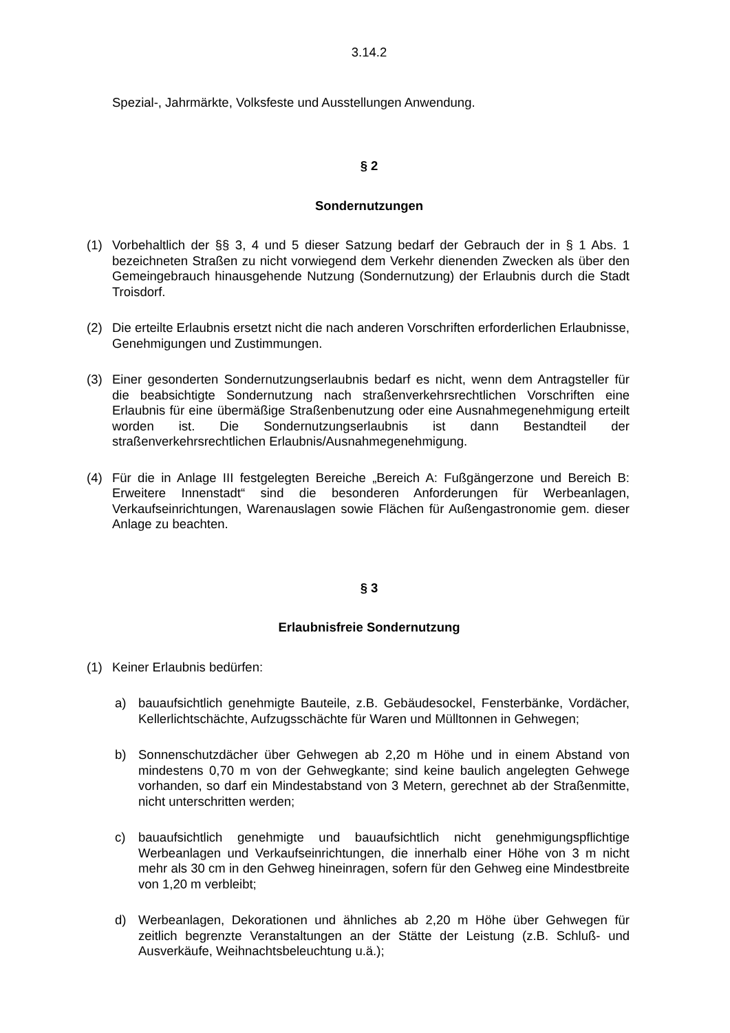3.14.2
Spezial-, Jahrmärkte, Volksfeste und Ausstellungen Anwendung.
§ 2
Sondernutzungen
(1) Vorbehaltlich der §§ 3, 4 und 5 dieser Satzung bedarf der Gebrauch der in § 1 Abs. 1 bezeichneten Straßen zu nicht vorwiegend dem Verkehr dienenden Zwecken als über den Gemeingebrauch hinausgehende Nutzung (Sondernutzung) der Erlaubnis durch die Stadt Troisdorf.
(2) Die erteilte Erlaubnis ersetzt nicht die nach anderen Vorschriften erforderlichen Erlaubnisse, Genehmigungen und Zustimmungen.
(3) Einer gesonderten Sondernutzungserlaubnis bedarf es nicht, wenn dem Antragsteller für die beabsichtigte Sondernutzung nach straßenverkehrsrechtlichen Vorschriften eine Erlaubnis für eine übermäßige Straßenbenutzung oder eine Ausnahmegenehmigung erteilt worden ist. Die Sondernutzungserlaubnis ist dann Bestandteil der straßenverkehrsrechtlichen Erlaubnis/Ausnahmegenehmigung.
(4) Für die in Anlage III festgelegten Bereiche „Bereich A: Fußgängerzone und Bereich B: Erweitere Innenstadt“ sind die besonderen Anforderungen für Werbeanlagen, Verkaufseinrichtungen, Warenauslagen sowie Flächen für Außengastronomie gem. dieser Anlage zu beachten.
§ 3
Erlaubnisfreie Sondernutzung
(1) Keiner Erlaubnis bedürfen:
a) bauaufsichtlich genehmigte Bauteile, z.B. Gebäudesockel, Fensterbänke, Vordächer, Kellerlichtschächte, Aufzugsschächte für Waren und Mülltonnen in Gehwegen;
b) Sonnenschutzdächer über Gehwegen ab 2,20 m Höhe und in einem Abstand von mindestens 0,70 m von der Gehwegkante; sind keine baulich angelegten Gehwege vorhanden, so darf ein Mindestabstand von 3 Metern, gerechnet ab der Straßenmitte, nicht unterschritten werden;
c) bauaufsichtlich genehmigte und bauaufsichtlich nicht genehmigungspflichtige Werbeanlagen und Verkaufseinrichtungen, die innerhalb einer Höhe von 3 m nicht mehr als 30 cm in den Gehweg hineinragen, sofern für den Gehweg eine Mindestbreite von 1,20 m verbleibt;
d) Werbeanlagen, Dekorationen und ähnliches ab 2,20 m Höhe über Gehwegen für zeitlich begrenzte Veranstaltungen an der Stätte der Leistung (z.B. Schluß- und Ausverkäufe, Weihnachtsbeleuchtung u.ä.);